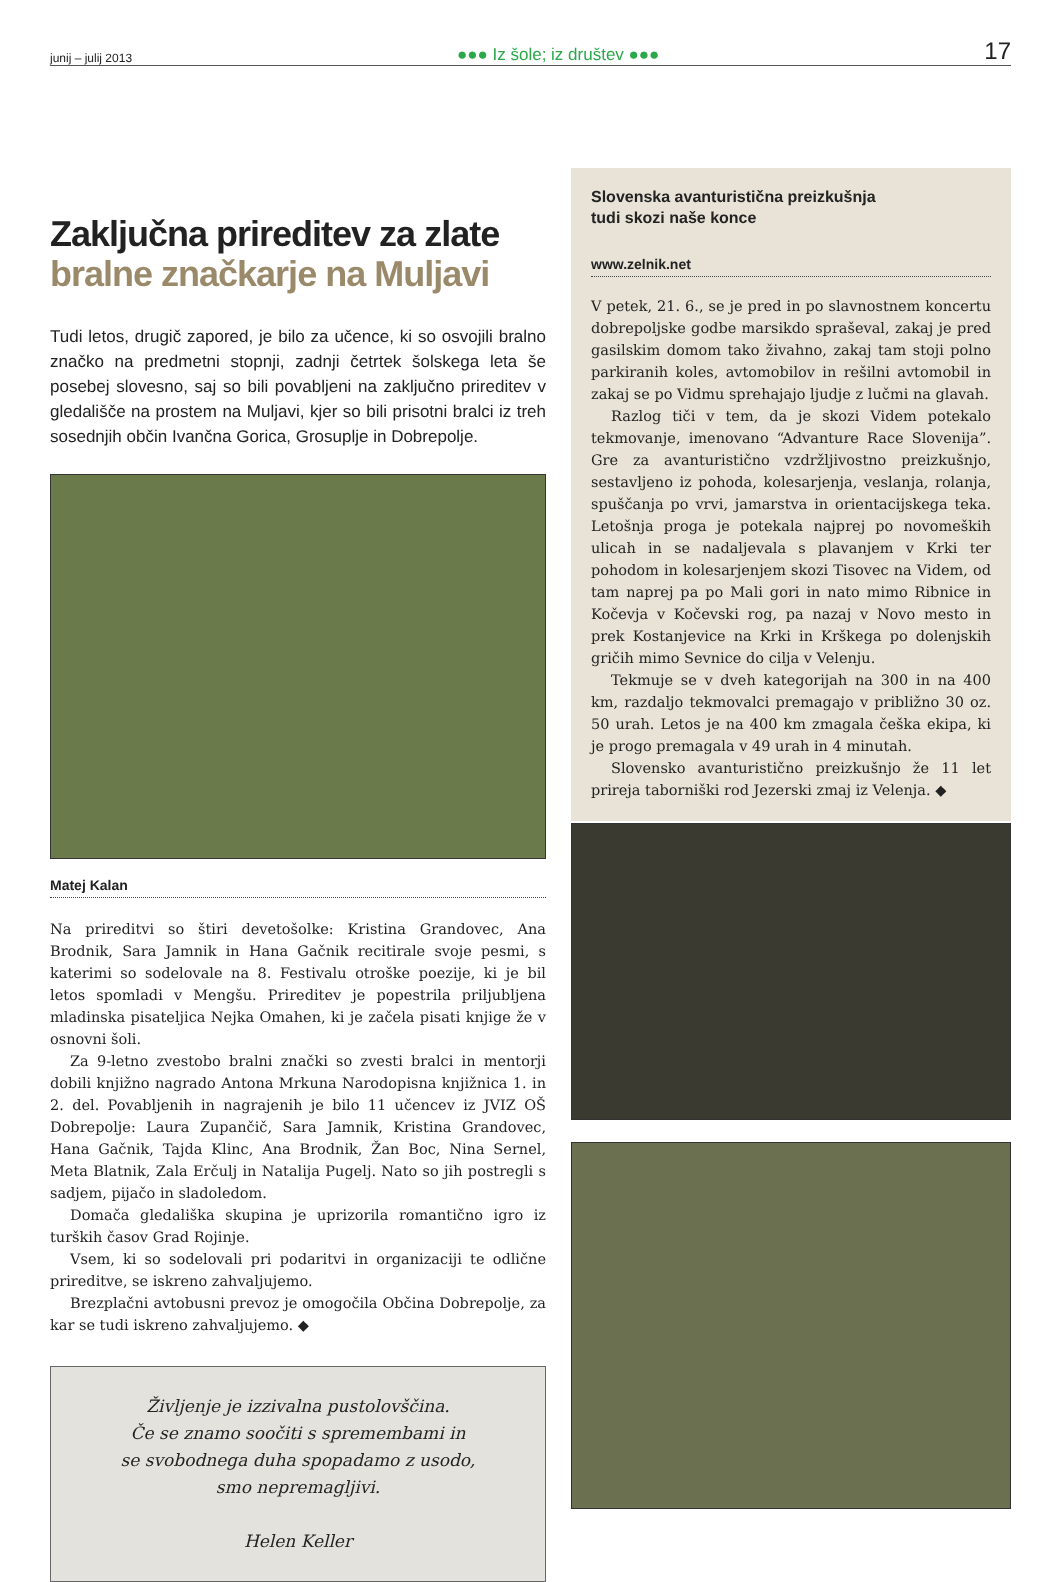junij – julij 2013 ●●● Iz šole; iz društev ●●● 17
Zaključna prireditev za zlate
bralne značkarje na Muljavi
Tudi letos, drugič zapored, je bilo za učence, ki so osvojili bralno značko na predmetni stopnji, zadnji četrtek šolskega leta še posebej slovesno, saj so bili povabljeni na zaključno prireditev v gledališče na prostem na Muljavi, kjer so bili prisotni bralci iz treh sosednjih občin Ivančna Gorica, Grosuplje in Dobrepolje.
Matej Kalan
Na prireditvi so štiri devetošolke: Kristina Grandovec, Ana Brodnik, Sara Jamnik in Hana Gačnik recitirale svoje pesmi, s katerimi so sodelovale na 8. Festivalu otroške poezije, ki je bil letos spomladi v Mengšu. Prireditev je popestrila priljubljena mladinska pisateljica Nejka Omahen, ki je začela pisati knjige že v osnovni šoli.
Za 9-letno zvestobo bralni znački so zvesti bralci in mentorji dobili knjižno nagrado Antona Mrkuna Narodopisna knjižnica 1. in 2. del. Povabljenih in nagrajenih je bilo 11 učencev iz JVIZ OŠ Dobrepolje: Laura Zupančič, Sara Jamnik, Kristina Grandovec, Hana Gačnik, Tajda Klinc, Ana Brodnik, Žan Boc, Nina Sernel, Meta Blatnik, Zala Erčulj in Natalija Pugelj. Nato so jih postregli s sadjem, pijačo in sladoledom.
Domača gledališka skupina je uprizorila romantično igro iz turških časov Grad Rojinje.
Vsem, ki so sodelovali pri podaritvi in organizaciji te odlične prireditve, se iskreno zahvaljujemo.
Brezplačni avtobusni prevoz je omogočila Občina Dobrepolje, za kar se tudi iskreno zahvaljujemo. ◆
Življenje je izzivalna pustolovščina.
Če se znamo soočiti s spremembami in
se svobodnega duha spopadamo z usodo,
smo nepremagljivi.
Helen Keller
Slovenska avanturistična preizkušnja
tudi skozi naše konce
www.zelnik.net
V petek, 21. 6., se je pred in po slavnostnem koncertu dobrepoljske godbe marsikdo spraševal, zakaj je pred gasilskim domom tako živahno, zakaj tam stoji polno parkiranih koles, avtomobilov in rešilni avtomobil in zakaj se po Vidmu sprehajajo ljudje z lučmi na glavah.
Razlog tiči v tem, da je skozi Videm potekalo tekmovanje, imenovano “Advanture Race Slovenija”. Gre za avanturistično vzdržljivostno preizkušnjo, sestavljeno iz pohoda, kolesarjenja, veslanja, rolanja, spuščanja po vrvi, jamarstva in orientacijskega teka. Letošnja proga je potekala najprej po novomeških ulicah in se nadaljevala s plavanjem v Krki ter pohodom in kolesarjenjem skozi Tisovec na Videm, od tam naprej pa po Mali gori in nato mimo Ribnice in Kočevja v Kočevski rog, pa nazaj v Novo mesto in prek Kostanjevice na Krki in Krškega po dolenjskih gričih mimo Sevnice do cilja v Velenju.
Tekmuje se v dveh kategorijah na 300 in na 400 km, razdaljo tekmovalci premagajo v približno 30 oz. 50 urah. Letos je na 400 km zmagala češka ekipa, ki je progo premagala v 49 urah in 4 minutah.
Slovensko avanturistično preizkušnjo že 11 let prireja taborniški rod Jezerski zmaj iz Velenja. ◆